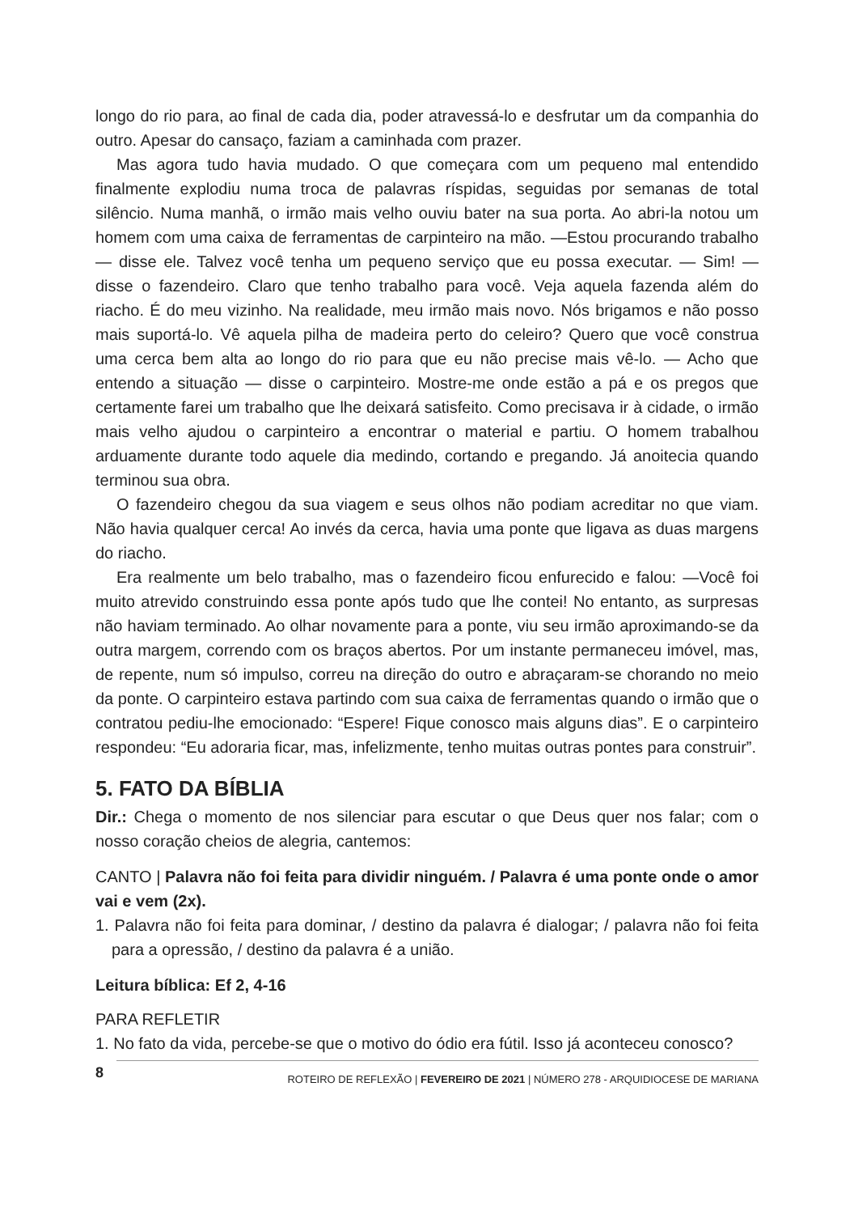longo do rio para, ao final de cada dia, poder atravessá-lo e desfrutar um da companhia do outro. Apesar do cansaço, faziam a caminhada com prazer.
Mas agora tudo havia mudado. O que começara com um pequeno mal entendido finalmente explodiu numa troca de palavras ríspidas, seguidas por semanas de total silêncio. Numa manhã, o irmão mais velho ouviu bater na sua porta. Ao abri-la notou um homem com uma caixa de ferramentas de carpinteiro na mão. —Estou procurando trabalho — disse ele. Talvez você tenha um pequeno serviço que eu possa executar. — Sim! — disse o fazendeiro. Claro que tenho trabalho para você. Veja aquela fazenda além do riacho. É do meu vizinho. Na realidade, meu irmão mais novo. Nós brigamos e não posso mais suportá-lo. Vê aquela pilha de madeira perto do celeiro? Quero que você construa uma cerca bem alta ao longo do rio para que eu não precise mais vê-lo. — Acho que entendo a situação — disse o carpinteiro. Mostre-me onde estão a pá e os pregos que certamente farei um trabalho que lhe deixará satisfeito. Como precisava ir à cidade, o irmão mais velho ajudou o carpinteiro a encontrar o material e partiu. O homem trabalhou arduamente durante todo aquele dia medindo, cortando e pregando. Já anoitecia quando terminou sua obra.
O fazendeiro chegou da sua viagem e seus olhos não podiam acreditar no que viam. Não havia qualquer cerca! Ao invés da cerca, havia uma ponte que ligava as duas margens do riacho.
Era realmente um belo trabalho, mas o fazendeiro ficou enfurecido e falou: —Você foi muito atrevido construindo essa ponte após tudo que lhe contei! No entanto, as surpresas não haviam terminado. Ao olhar novamente para a ponte, viu seu irmão aproximando-se da outra margem, correndo com os braços abertos. Por um instante permaneceu imóvel, mas, de repente, num só impulso, correu na direção do outro e abraçaram-se chorando no meio da ponte. O carpinteiro estava partindo com sua caixa de ferramentas quando o irmão que o contratou pediu-lhe emocionado: “Espere! Fique conosco mais alguns dias”. E o carpinteiro respondeu: “Eu adoraria ficar, mas, infelizmente, tenho muitas outras pontes para construir”.
5. FATO DA BÍBLIA
Dir.: Chega o momento de nos silenciar para escutar o que Deus quer nos falar; com o nosso coração cheios de alegria, cantemos:
CANTO | Palavra não foi feita para dividir ninguém. / Palavra é uma ponte onde o amor vai e vem (2x).
1. Palavra não foi feita para dominar, / destino da palavra é dialogar; / palavra não foi feita para a opressão, / destino da palavra é a união.
Leitura bíblica: Ef 2, 4-16
PARA REFLETIR
1. No fato da vida, percebe-se que o motivo do ódio era fútil. Isso já aconteceu conosco?
8 ROTEIRO DE REFLEXÃO | FEVEREIRO DE 2021 | NÚMERO 278 - ARQUIDIOCESE DE MARIANA